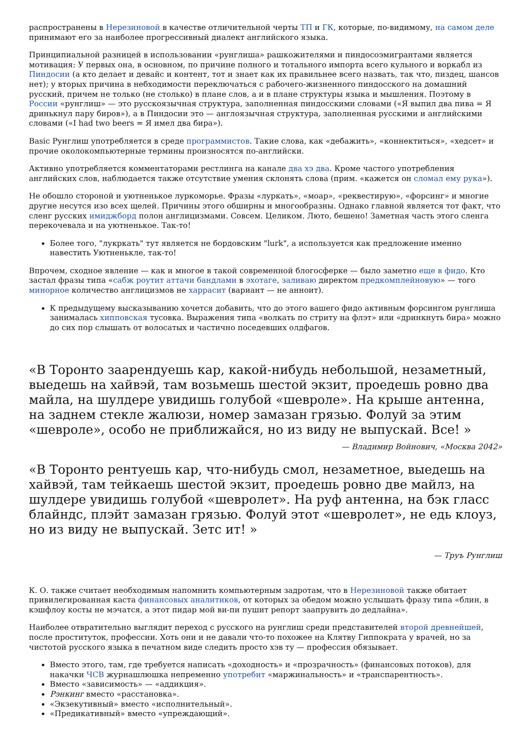распространены в Нерезиновой в качестве отличительной черты ТП и ГК, которые, по-видимому, на самом деле принимают его за наиболее прогрессивный диалект английского языка.
Принципиальной разницей в использовании «рунглиша» рашкожителями и пиндосоэмигрантами является мотивация: У первых она, в основном, по причине полного и тотального импорта всего кульного и воркабл из Пиндосии (а кто делает и девайс и контент, тот и знает как их правильнее всего назвать, так что, пиздец, шансов нет); у вторых причина в небходимости переключаться с рабочего-жизненного пиндосского на домашний русский, причем не только (не столько) в плане слов, а и в плане структуры языка и мышления. Поэтому в России «рунглиш» — это русскоязычная структура, заполненная пиндосскими словами («Я выпил два пива = Я дринькнул пару биров»), а в Пиндосии это — англоязычная структура, заполненная русскими и английскими словами («I had two beers = Я имел два бира»).
Basic Рунглиш употребляется в среде программистов. Такие слова, как «дебажить», «коннектиться», «хедсет» и прочие околокомпьютерные термины произносятся по-английски.
Активно употребляется комментаторами рестлинга на канале два хэ два. Кроме частого употребления английских слов, наблюдается также отсутствие умения склонять слова (прим. «кажется он сломал ему рука»).
Не обошло стороной и уютненькое луркоморье. Фразы «луркать», «моар», «реквестирую», «форсинг» и многие другие несутся изо всех щелей. Причины этого обширны и многообразны. Однако главной является тот факт, что сленг русских имиджборд полон англицизмами. Совсем. Целиком. Люто, бешено! Заметная часть этого сленга перекочевала и на уютненькое. Так-то!
Более того, "лукркать" тут является не бордовским "lurk", а используется как предложение именно навестить Уютненькле, так-то!
Впрочем, сходное явление — как и многое в такой современной блогосферке — было заметно еще в фидо. Кто застал фразы типа «сабж роутит аттачи бандлами в эхотаге, заливаю директом предкомплейновую» — того минорное количество англицизмов не харрасит (вариант — не анноит).
К предыдущему высказыванию хочется добавить, что до этого вашего фидо активным форсингом рунглиша занималась хипповская тусовка. Выражения типа «волкать по стриту на флэт» или «дринкнуть бира» можно до сих пор слышать от волосатых и частично поседевших олдфагов.
«В Торонто заарендуешь кар, какой-нибудь небольшой, незаметный, выедешь на хайвэй, там возьмешь шестой экзит, проедешь ровно два майла, на шулдере увидишь голубой «шевроле». На крыше антенна, на заднем стекле жалюзи, номер замазан грязью. Фолуй за этим «шевроле», особо не приближайся, но из виду не выпускай. Все! »
— Владимир Войнович, «Москва 2042»
«В Торонто рентуешь кар, что-нибудь смол, незаметное, выедешь на хайвэй, там тейкаешь шестой экзит, проедешь ровно две майлз, на шулдере увидишь голубой «шевролет». На руф антенна, на бэк гласс блайндс, плэйт замазан грязью. Фолуй этот «шевролет», не едь клоуз, но из виду не выпускай. Зетс ит! »
— Труъ Рунглиш
К. О. также считает необходимым напомнить компьютерным задротам, что в Нерезиновой также обитает привилегированная каста финансовых аналитиков, от которых за обедом можно услышать фразу типа «блин, в кэшфлоу косты не мэчатся, а этот пидар мой ви-пи пушит репорт заапрувить до дедлайна».
Наиболее отвратительно выглядит переход с русского на рунглиш среди представителей второй древнейшей, после проституток, профессии. Хоть они и не давали что-то похожее на Клятву Гиппократа у врачей, но за чистотой русского языка в печатном виде следить просто хэв ту — профессия обязывает.
Вместо этого, там, где требуется написать «доходность» и «прозрачность» (финансовых потоков), для накачки ЧСВ журнашлюшка непременно употребит «маржинальность» и «транспарентность».
Вместо «зависимость» — «аддикция».
Рэнкинг вместо «расстановка».
«Экзекутивный» вместо «исполнительный».
«Предикативный» вместо «упреждающий».